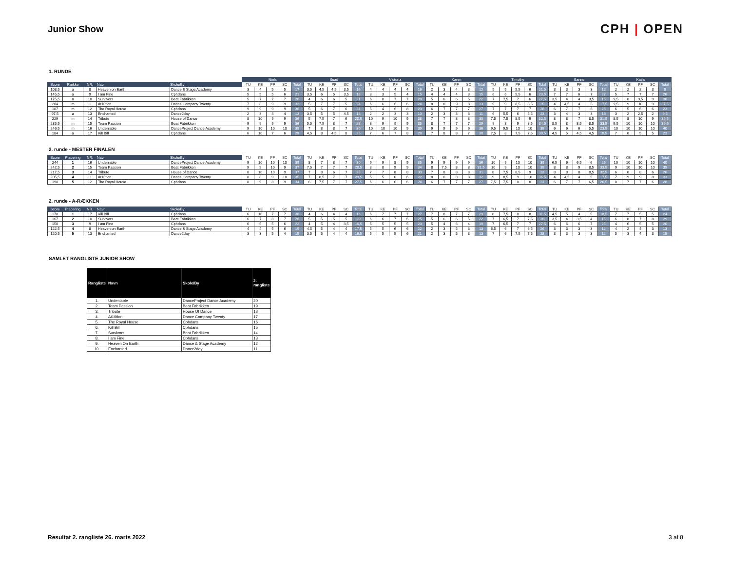Junior Show
CPH | OPEN
1. RUNDE
| | | | | | Niels | | | | | Suad | | | | | Victoria | | | | | Karen | | | | | Timothy | | | | | Sanne | | | | | Katja | | | | |
| --- | --- | --- | --- | --- | --- | --- | --- | --- | --- | --- | --- | --- | --- | --- | --- | --- | --- | --- | --- | --- | --- | --- | --- | --- | --- | --- | --- | --- | --- | --- | --- | --- | --- | --- | --- | --- | --- | --- | --- |
| Score | Række | NR. | Navn | Skole/By | TU | KE | PF | SC | Total | TU | KE | PF | SC | Total | TU | KE | PF | SC | Total | TU | KE | PF | SC | Total | TU | KE | PF | SC | Total | TU | KE | PF | SC | Total | TU | KE | PF | SC | Total |
| 103,5 | a | 8 | Heaven on Earth | Dance & Stage Academy | 3 | 4 | 5 | 5 | 17 | 3,5 | 4,5 | 4,5 | 3,5 | 16 | 4 | 4 | 4 | 4 | 16 | 2 | 3 | 4 | 3 | 12 | 5 | 5 | 5,5 | 6 | 21,5 | 3 | 3 | 3 | 3 | 12 | 2 | 2 | 2 | 3 | 9 |
| 145,5 | a | 9 | I am Fine | Cphdans | 5 | 5 | 5 | 6 | 21 | 3,5 | 6 | 5 | 3,5 | 18 | 3 | 3 | 5 | 4 | 15 | 4 | 4 | 4 | 3 | 15 | 6 | 6 | 5,5 | 6 | 23,5 | 7 | 7 | 6 | 7 | 27 | 5 | 7 | 7 | 7 | 26 |
| 175,5 | a | 10 | Survivors | Beat Fabrikken | 5 | 7 | 7 | 7 | 26 | 4 | 6 | 6 | 5 | 21 | 6 | 8 | 7 | 7 | 28 | 5 | 6 | 6 | 5 | 22 | 7 | 7,5 | 7 | 6 | 27,5 | 3,5 | 4 | 4 | 3,5 | 15 | 9,5 | 8 | 9,5 | 9 | 36 |
| 204 | m | 11 | At10tion | Dance Company Twenty | 7 | 8 | 9 | 9 | 33 | 5 | 7 | 7 | 5 | 24 | 6 | 6 | 6 | 6 | 24 | 8 | 8 | 9 | 8 | 33 | 9 | 9 | 8,5 | 8,5 | 35 | 4 | 4,5 | 4 | 5 | 17,5 | 9,5 | 9 | 10 | 9 | 37,5 |
| 187 | m | 12 | The Royal House | Cphdans | 9 | 9 | 9 | 9 | 36 | 5 | 6 | 7 | 6 | 24 | 5 | 4 | 6 | 8 | 23 | 6 | 7 | 7 | 7 | 27 | 7 | 7 | 7 | 7 | 28 | 6 | 7 | 7 | 6 | 26 | 6 | 5 | 6 | 6 | 23 |
| 97,5 | a | 13 | Enchanted | Dance2day | 2 | 3 | 4 | 4 | 13 | 3,5 | 5 | 5 | 4,5 | 18 | 2 | 2 | 3 | 3 | 10 | 2 | 3 | 3 | 3 | 11 | 6 | 5,5 | 6 | 5,5 | 23 | 3 | 4 | 3 | 3 | 13 | 3 | 2 | 2,5 | 2 | 9,5 |
| 229 | m | 14 | Tribute | House of Dance | 8 | 10 | 9 | 9 | 36 | 5 | 7,5 | 7 | 6 | 25,5 | 10 | 9 | 10 | 9 | 38 | 7 | 7 | 8 | 8 | 30 | 7,5 | 7,5 | 8,5 | 9 | 32,5 | 8 | 8 | 7 | 8,5 | 31,5 | 8,5 | 8 | 10 | 9 | 35,5 |
| 235,5 | m | 15 | Team Passion | Beat Fabrikken | 9 | 9 | 9 | 9 | 36 | 5,5 | 7,5 | 8 | 7 | 28 | 8 | 9 | 9 | 9 | 35 | 8 | 7 | 7 | 7 | 29 | 9 | 8 | 9 | 8,5 | 34,5 | 8,5 | 8 | 8,5 | 8,5 | 33,5 | 9,5 | 10 | 10 | 10 | 39,5 |
| 246,5 | m | 16 | Undeniable | DanceProject Dance Academy | 9 | 10 | 10 | 10 | 39 | 7 | 8 | 8 | 7 | 30 | 10 | 10 | 10 | 9 | 39 | 9 | 9 | 9 | 9 | 36 | 9,5 | 9,5 | 10 | 10 | 39 | 6 | 6 | 6 | 5,5 | 23,5 | 10 | 10 | 10 | 10 | 40 |
| 184 | a | 17 | Kill Bill | Cphdans | 6 | 10 | 7 | 6 | 29 | 4,5 | 8 | 4,5 | 8 | 25 | 7 | 6 | 7 | 8 | 28 | 7 | 8 | 8 | 7 | 30 | 7,5 | 8 | 7,5 | 7,5 | 30,5 | 4,5 | 5 | 4,5 | 4,5 | 18,5 | 7 | 6 | 5 | 5 | 23 |
2. runde - MESTER FINALEN
| Score | Placering | NR. | Navn | Skole/By | TU | KE | PF | SC | Total | TU | KE | PF | SC | Total | TU | KE | PF | SC | Total | TU | KE | PF | SC | Total | TU | KE | PF | SC | Total | TU | KE | PF | SC | Total | TU | KE | PF | SC | Total |
| --- | --- | --- | --- | --- | --- | --- | --- | --- | --- | --- | --- | --- | --- | --- | --- | --- | --- | --- | --- | --- | --- | --- | --- | --- | --- | --- | --- | --- | --- | --- | --- | --- | --- | --- | --- | --- | --- | --- | --- |
| 244 | 1 | 16 | Undeniable | DanceProject Dance Academy | 9 | 10 | 10 | 10 | 39 | 8 | 7 | 8 | 7 | 30 | 9 | 9 | 8 | 9 | 35 | 9 | 9 | 9 | 9 | 36 | 10 | 9 | 10 | 10 | 39 | 6,5 | 6 | 6,5 | 6 | 25 | 10 | 10 | 10 | 10 | 40 |
| 242,5 | 2 | 15 | Team Passion | Beat Fabrikken | 9 | 9 | 10 | 9 | 37 | 7,5 | 7 | 7 | 7 | 28,5 | 8 | 8 | 9 | 9 | 34 | 8 | 7,5 | 8 | 8 | 31,5 | 10 | 9 | 10 | 10 | 39 | 8 | 8 | 9 | 8,5 | 33,5 | 9 | 10 | 10 | 10 | 39 |
| 217,5 | 3 | 14 | Tribute | House of Dance | 8 | 10 | 10 | 9 | 37 | 7 | 8 | 6 | 7 | 28 | 7 | 7 | 8 | 8 | 30 | 7 | 8 | 8 | 8 | 31 | 8 | 7,5 | 8,5 | 9 | 33 | 8 | 8 | 8 | 8,5 | 32,5 | 6 | 6 | 8 | 6 | 26 |
| 205,5 | 4 | 11 | At10tion | Dance Company Twenty | 8 | 8 | 9 | 10 | 35 | 7 | 8,5 | 7 | 7 | 29,5 | 5 | 5 | 6 | 6 | 22 | 8 | 8 | 8 | 8 | 32 | 9 | 8,5 | 9 | 10 | 36,5 | 4 | 4,5 | 4 | 5 | 17,5 | 7 | 9 | 9 | 8 | 33 |
| 198 | 5 | 12 | The Royal House | Cphdans | 8 | 9 | 8 | 9 | 34 | 6 | 7,5 | 7 | 7 | 27,5 | 6 | 6 | 6 | 6 | 24 | 6 | 7 | 7 | 7 | 27 | 7,5 | 7,5 | 8 | 8 | 31 | 6 | 7 | 7 | 6,5 | 26,5 | 8 | 7 | 7 | 6 | 28 |
2. runde - A-RÆKKEN
| Score | Placering | NR. | Navn | Skole/By | TU | KE | PF | SC | Total | TU | KE | PF | SC | Total | TU | KE | PF | SC | Total | TU | KE | PF | SC | Total | TU | KE | PF | SC | Total | TU | KE | PF | SC | Total | TU | KE | PF | SC | Total |
| --- | --- | --- | --- | --- | --- | --- | --- | --- | --- | --- | --- | --- | --- | --- | --- | --- | --- | --- | --- | --- | --- | --- | --- | --- | --- | --- | --- | --- | --- | --- | --- | --- | --- | --- | --- | --- | --- | --- | --- |
| 178 | 1 | 17 | Kill Bill | Cphdans | 6 | 10 | 7 | 7 | 30 | 4 | 6 | 4 | 4 | 18 | 6 | 7 | 7 | 7 | 27 | 7 | 8 | 7 | 7 | 29 | 8 | 7,5 | 8 | 8 | 31,5 | 4,5 | 5 | 4 | 5 | 18,5 | 7 | 7 | 5 | 5 | 24 |
| 167 | 2 | 10 | Survivors | Beat Fabrikken | 6 | 7 | 8 | 7 | 28 | 5 | 5 | 5 | 5 | 20 | 6 | 6 | 7 | 6 | 25 | 5 | 6 | 6 | 5 | 22 | 7 | 6,5 | 7 | 7,5 | 28 | 3,5 | 4 | 3,5 | 4 | 15 | 6 | 8 | 7 | 8 | 29 |
| 150 | 3 | 9 | I am Fine | Cphdans | 6 | 5 | 5 | 6 | 22 | 4 | 5 | 4 | 3,5 | 16,5 | 5 | 5 | 5 | 5 | 20 | 5 | 4 | 6 | 4 | 19 | 7 | 6,5 | 7 | 7 | 27,5 | 6 | 6 | 6 | 7 | 25 | 4 | 6 | 5 | 5 | 20 |
| 122,5 | 4 | 8 | Heaven on Earth | Dance & Stage Academy | 4 | 4 | 5 | 6 | 19 | 4,5 | 5 | 4 | 4 | 17,5 | 5 | 5 | 6 | 6 | 22 | 2 | 3 | 5 | 3 | 13 | 6,5 | 6 | 7 | 6,5 | 26 | 3 | 3 | 3 | 3 | 12 | 4 | 2 | 4 | 3 | 13 |
| 120,5 | 5 | 13 | Enchanted | Dance2day | 3 | 3 | 5 | 4 | 15 | 3,5 | 5 | 4 | 4 | 16,5 | 5 | 5 | 5 | 6 | 21 | 2 | 3 | 5 | 3 | 13 | 7 | 6 | 7,5 | 7,5 | 28 | 3 | 3 | 3 | 3 | 12 | 5 | 3 | 4 | 3 | 15 |
SAMLET RANGLISTE JUNIOR SHOW
| Rangliste | Navn | Skole/By | 2. rangliste |
| --- | --- | --- | --- |
| 1. | Undeniable | DanceProject Dance Academy | 20 |
| 2. | Team Passion | Beat Fabrikken | 19 |
| 3. | Tribute | House Of Dance | 18 |
| 4. | At10tion | Dance Company Twenty | 17 |
| 5. | The Royal House | Cphdans | 16 |
| 6. | Kill Bill | Cphdans | 15 |
| 7. | Survivors | Beat Fabrikken | 14 |
| 8. | I am Fine | Cphdans | 13 |
| 9. | Heaven On Earth | Dance & Stage Academy | 12 |
| 10. | Enchanted | Dance2day | 11 |
Resultat 2. rangliste 26. marts 2022 3 af 8